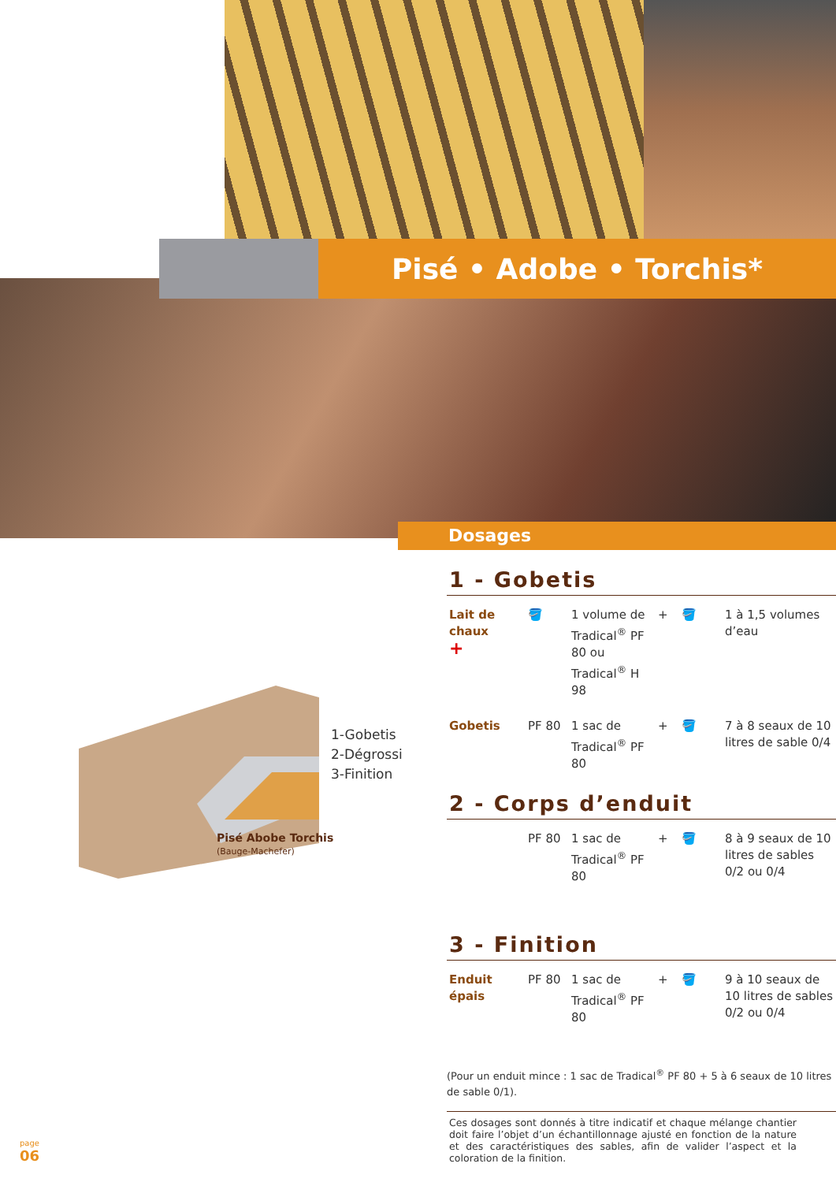Pisé • Adobe • Torchis*
Dosages
1-Gobetis
2-Dégrossi
3-Finition
Pisé Abobe Torchis
(Bauge-Machefer)
1 - Gobetis
Lait de chaux
+
🪣
1 volume de Tradical<sup>®</sup> PF 80 ou Tradical<sup>®</sup> H 98
+
🪣
1 à 1,5 volumes d’eau
Gobetis
PF 80
1 sac de Tradical<sup>®</sup> PF 80
+
🪣
7 à 8 seaux de 10 litres de sable 0/4
2 - Corps d’enduit
PF 80
1 sac de Tradical<sup>®</sup> PF 80
+
🪣
8 à 9 seaux de 10 litres de sables 0/2 ou 0/4
3 - Finition
Enduit épais
PF 80
1 sac de Tradical<sup>®</sup> PF 80
+
🪣
9 à 10 seaux de 10 litres de sables 0/2 ou 0/4
(Pour un enduit mince : 1 sac de Tradical<sup>®</sup> PF 80 + 5 à 6 seaux de 10 litres de sable 0/1).
Ces dosages sont donnés à titre indicatif et chaque mélange chantier doit faire l’objet d’un échantillonnage ajusté en fonction de la nature et des caractéristiques des sables, afin de valider l’aspect et la coloration de la finition.
page
06